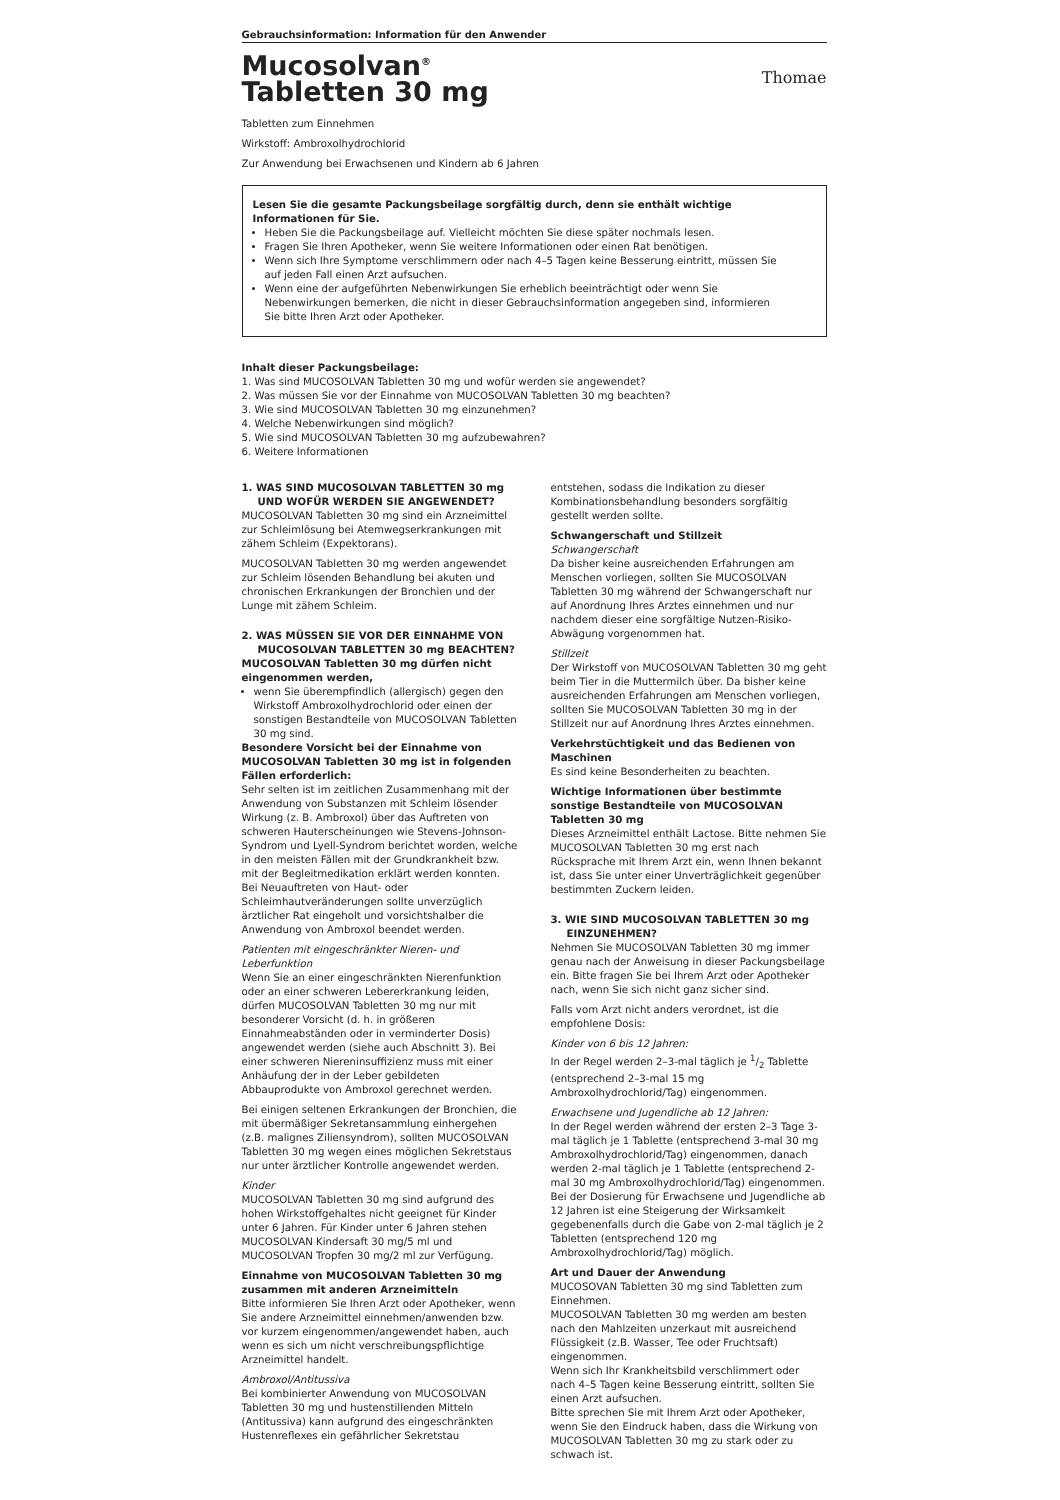Gebrauchsinformation: Information für den Anwender
Mucosolvan<sup>®</sup>
Tabletten 30 mg
Thomae
Tabletten zum Einnehmen
Wirkstoff: Ambroxolhydrochlorid
Zur Anwendung bei Erwachsenen und Kindern ab 6 Jahren
Lesen Sie die gesamte Packungsbeilage sorgfältig durch, denn sie enthält wichtige Informationen für Sie.
Heben Sie die Packungsbeilage auf. Vielleicht möchten Sie diese später nochmals lesen.
Fragen Sie Ihren Apotheker, wenn Sie weitere Informationen oder einen Rat benötigen.
Wenn sich Ihre Symptome verschlimmern oder nach 4–5 Tagen keine Besserung eintritt, müssen Sie auf jeden Fall einen Arzt aufsuchen.
Wenn eine der aufgeführten Nebenwirkungen Sie erheblich beeinträchtigt oder wenn Sie Nebenwirkungen bemerken, die nicht in dieser Gebrauchsinformation angegeben sind, informieren Sie bitte Ihren Arzt oder Apotheker.
Inhalt dieser Packungsbeilage:
1. Was sind MUCOSOLVAN Tabletten 30 mg und wofür werden sie angewendet?
2. Was müssen Sie vor der Einnahme von MUCOSOLVAN Tabletten 30 mg beachten?
3. Wie sind MUCOSOLVAN Tabletten 30 mg einzunehmen?
4. Welche Nebenwirkungen sind möglich?
5. Wie sind MUCOSOLVAN Tabletten 30 mg aufzubewahren?
6. Weitere Informationen
1. WAS SIND MUCOSOLVAN TABLETTEN 30 mg UND WOFÜR WERDEN SIE ANGEWENDET?
MUCOSOLVAN Tabletten 30 mg sind ein Arzneimittel zur Schleimlösung bei Atemwegserkrankungen mit zähem Schleim (Expektorans).
MUCOSOLVAN Tabletten 30 mg werden angewendet zur Schleim lösenden Behandlung bei akuten und chronischen Erkrankungen der Bronchien und der Lunge mit zähem Schleim.
2. WAS MÜSSEN SIE VOR DER EINNAHME VON MUCOSOLVAN TABLETTEN 30 mg BEACHTEN?
MUCOSOLVAN Tabletten 30 mg dürfen nicht eingenommen werden,
wenn Sie überempfindlich (allergisch) gegen den Wirkstoff Ambroxolhydrochlorid oder einen der sonstigen Bestandteile von MUCOSOLVAN Tabletten 30 mg sind.
Besondere Vorsicht bei der Einnahme von MUCOSOLVAN Tabletten 30 mg ist in folgenden Fällen erforderlich:
Sehr selten ist im zeitlichen Zusammenhang mit der Anwendung von Substanzen mit Schleim lösender Wirkung (z. B. Ambroxol) über das Auftreten von schweren Hauterscheinungen wie Stevens-Johnson-Syndrom und Lyell-Syndrom berichtet worden, welche in den meisten Fällen mit der Grundkrankheit bzw. mit der Begleitmedikation erklärt werden konnten. Bei Neuauftreten von Haut- oder Schleimhautveränderungen sollte unverzüglich ärztlicher Rat eingeholt und vorsichtshalber die Anwendung von Ambroxol beendet werden.
Patienten mit eingeschränkter Nieren- und Leberfunktion
Wenn Sie an einer eingeschränkten Nierenfunktion oder an einer schweren Lebererkrankung leiden, dürfen MUCOSOLVAN Tabletten 30 mg nur mit besonderer Vorsicht (d. h. in größeren Einnahmeabständen oder in verminderter Dosis) angewendet werden (siehe auch Abschnitt 3). Bei einer schweren Niereninsuffizienz muss mit einer Anhäufung der in der Leber gebildeten Abbauprodukte von Ambroxol gerechnet werden.
Bei einigen seltenen Erkrankungen der Bronchien, die mit übermäßiger Sekretansammlung einhergehen (z.B. malignes Ziliensyndrom), sollten MUCOSOLVAN Tabletten 30 mg wegen eines möglichen Sekretstaus nur unter ärztlicher Kontrolle angewendet werden.
Kinder
MUCOSOLVAN Tabletten 30 mg sind aufgrund des hohen Wirkstoffgehaltes nicht geeignet für Kinder unter 6 Jahren. Für Kinder unter 6 Jahren stehen MUCOSOLVAN Kindersaft 30 mg/5 ml und MUCOSOLVAN Tropfen 30 mg/2 ml zur Verfügung.
Einnahme von MUCOSOLVAN Tabletten 30 mg zusammen mit anderen Arzneimitteln
Bitte informieren Sie Ihren Arzt oder Apotheker, wenn Sie andere Arzneimittel einnehmen/anwenden bzw. vor kurzem eingenommen/angewendet haben, auch wenn es sich um nicht verschreibungspflichtige Arzneimittel handelt.
Ambroxol/Antitussiva
Bei kombinierter Anwendung von MUCOSOLVAN Tabletten 30 mg und hustenstillenden Mitteln (Antitussiva) kann aufgrund des eingeschränkten Hustenreflexes ein gefährlicher Sekretstau
entstehen, sodass die Indikation zu dieser Kombinationsbehandlung besonders sorgfältig gestellt werden sollte.
Schwangerschaft und Stillzeit
Schwangerschaft
Da bisher keine ausreichenden Erfahrungen am Menschen vorliegen, sollten Sie MUCOSOLVAN Tabletten 30 mg während der Schwangerschaft nur auf Anordnung Ihres Arztes einnehmen und nur nachdem dieser eine sorgfältige Nutzen-Risiko-Abwägung vorgenommen hat.
Stillzeit
Der Wirkstoff von MUCOSOLVAN Tabletten 30 mg geht beim Tier in die Muttermilch über. Da bisher keine ausreichenden Erfahrungen am Menschen vorliegen, sollten Sie MUCOSOLVAN Tabletten 30 mg in der Stillzeit nur auf Anordnung Ihres Arztes einnehmen.
Verkehrstüchtigkeit und das Bedienen von Maschinen
Es sind keine Besonderheiten zu beachten.
Wichtige Informationen über bestimmte sonstige Bestandteile von MUCOSOLVAN Tabletten 30 mg
Dieses Arzneimittel enthält Lactose. Bitte nehmen Sie MUCOSOLVAN Tabletten 30 mg erst nach Rücksprache mit Ihrem Arzt ein, wenn Ihnen bekannt ist, dass Sie unter einer Unverträglichkeit gegenüber bestimmten Zuckern leiden.
3. WIE SIND MUCOSOLVAN TABLETTEN 30 mg EINZUNEHMEN?
Nehmen Sie MUCOSOLVAN Tabletten 30 mg immer genau nach der Anweisung in dieser Packungsbeilage ein. Bitte fragen Sie bei Ihrem Arzt oder Apotheker nach, wenn Sie sich nicht ganz sicher sind.
Falls vom Arzt nicht anders verordnet, ist die empfohlene Dosis:
Kinder von 6 bis 12 Jahren:
In der Regel werden 2–3-mal täglich je 1/2 Tablette (entsprechend 2–3-mal 15 mg Ambroxolhydrochlorid/Tag) eingenommen.
Erwachsene und Jugendliche ab 12 Jahren:
In der Regel werden während der ersten 2–3 Tage 3-mal täglich je 1 Tablette (entsprechend 3-mal 30 mg Ambroxolhydrochlorid/Tag) eingenommen, danach werden 2-mal täglich je 1 Tablette (entsprechend 2-mal 30 mg Ambroxolhydrochlorid/Tag) eingenommen.
Bei der Dosierung für Erwachsene und Jugendliche ab 12 Jahren ist eine Steigerung der Wirksamkeit gegebenenfalls durch die Gabe von 2-mal täglich je 2 Tabletten (entsprechend 120 mg Ambroxolhydrochlorid/Tag) möglich.
Art und Dauer der Anwendung
MUCOSOVAN Tabletten 30 mg sind Tabletten zum Einnehmen.
MUCOSOLVAN Tabletten 30 mg werden am besten nach den Mahlzeiten unzerkaut mit ausreichend Flüssigkeit (z.B. Wasser, Tee oder Fruchtsaft) eingenommen.
Wenn sich Ihr Krankheitsbild verschlimmert oder nach 4–5 Tagen keine Besserung eintritt, sollten Sie einen Arzt aufsuchen.
Bitte sprechen Sie mit Ihrem Arzt oder Apotheker, wenn Sie den Eindruck haben, dass die Wirkung von MUCOSOLVAN Tabletten 30 mg zu stark oder zu schwach ist.